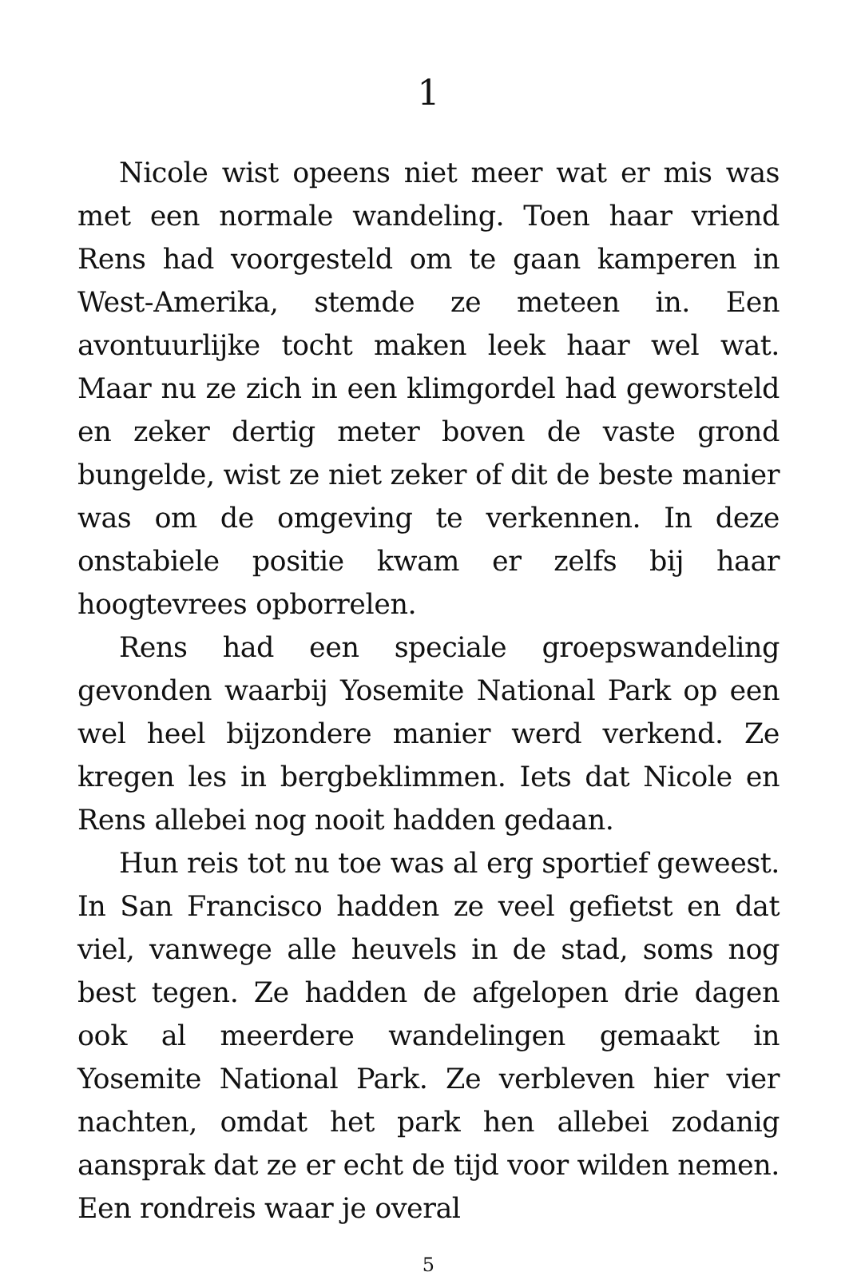1
Nicole wist opeens niet meer wat er mis was met een normale wandeling. Toen haar vriend Rens had voorgesteld om te gaan kamperen in West-Amerika, stemde ze meteen in. Een avontuurlijke tocht maken leek haar wel wat. Maar nu ze zich in een klimgordel had geworsteld en zeker dertig meter boven de vaste grond bungelde, wist ze niet zeker of dit de beste manier was om de omgeving te verkennen. In deze onstabiele positie kwam er zelfs bij haar hoogtevrees opborrelen.
Rens had een speciale groepswandeling gevonden waarbij Yosemite National Park op een wel heel bijzondere manier werd verkend. Ze kregen les in bergbeklimmen. Iets dat Nicole en Rens allebei nog nooit hadden gedaan.
Hun reis tot nu toe was al erg sportief geweest. In San Francisco hadden ze veel gefietst en dat viel, vanwege alle heuvels in de stad, soms nog best tegen. Ze hadden de afgelopen drie dagen ook al meerdere wandelingen gemaakt in Yosemite National Park. Ze verbleven hier vier nachten, omdat het park hen allebei zodanig aansprak dat ze er echt de tijd voor wilden nemen. Een rondreis waar je overal
5